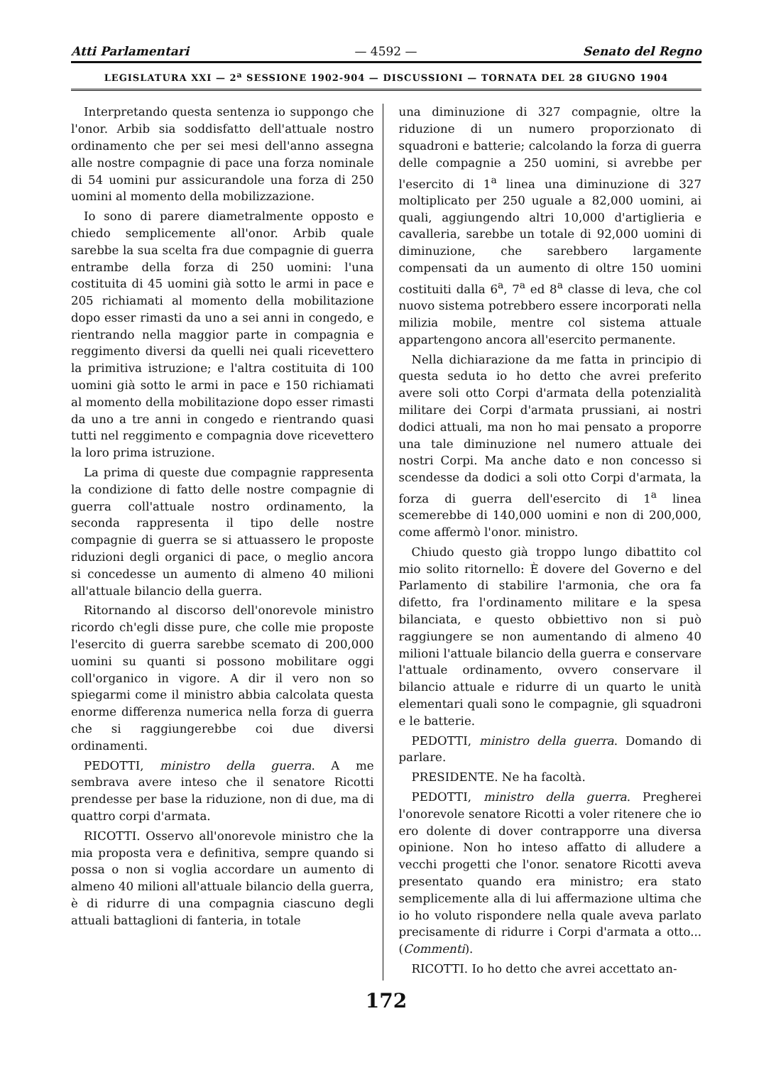Atti Parlamentari — 4592 — Senato del Regno
LEGISLATURA XXI — 2<sup>a</sup> SESSIONE 1902-904 — DISCUSSIONI — TORNATA DEL 28 GIUGNO 1904
Interpretando questa sentenza io suppongo che l'onor. Arbib sia soddisfatto dell'attuale nostro ordinamento che per sei mesi dell'anno assegna alle nostre compagnie di pace una forza nominale di 54 uomini pur assicurandole una forza di 250 uomini al momento della mobilizzazione.
Io sono di parere diametralmente opposto e chiedo semplicemente all'onor. Arbib quale sarebbe la sua scelta fra due compagnie di guerra entrambe della forza di 250 uomini: l'una costituita di 45 uomini già sotto le armi in pace e 205 richiamati al momento della mobilitazione dopo esser rimasti da uno a sei anni in congedo, e rientrando nella maggior parte in compagnia e reggimento diversi da quelli nei quali ricevettero la primitiva istruzione; e l'altra costituita di 100 uomini già sotto le armi in pace e 150 richiamati al momento della mobilitazione dopo esser rimasti da uno a tre anni in congedo e rientrando quasi tutti nel reggimento e compagnia dove ricevettero la loro prima istruzione.
La prima di queste due compagnie rappresenta la condizione di fatto delle nostre compagnie di guerra coll'attuale nostro ordinamento, la seconda rappresenta il tipo delle nostre compagnie di guerra se si attuassero le proposte riduzioni degli organici di pace, o meglio ancora si concedesse un aumento di almeno 40 milioni all'attuale bilancio della guerra.
Ritornando al discorso dell'onorevole ministro ricordo ch'egli disse pure, che colle mie proposte l'esercito di guerra sarebbe scemato di 200,000 uomini su quanti si possono mobilitare oggi coll'organico in vigore. A dir il vero non so spiegarmi come il ministro abbia calcolata questa enorme differenza numerica nella forza di guerra che si raggiungerebbe coi due diversi ordinamenti.
PEDOTTI, ministro della guerra. A me sembrava avere inteso che il senatore Ricotti prendesse per base la riduzione, non di due, ma di quattro corpi d'armata.
RICOTTI. Osservo all'onorevole ministro che la mia proposta vera e definitiva, sempre quando si possa o non si voglia accordare un aumento di almeno 40 milioni all'attuale bilancio della guerra, è di ridurre di una compagnia ciascuno degli attuali battaglioni di fanteria, in totale
una diminuzione di 327 compagnie, oltre la riduzione di un numero proporzionato di squadroni e batterie; calcolando la forza di guerra delle compagnie a 250 uomini, si avrebbe per l'esercito di 1<sup>a</sup> linea una diminuzione di 327 moltiplicato per 250 uguale a 82,000 uomini, ai quali, aggiungendo altri 10,000 d'artiglieria e cavalleria, sarebbe un totale di 92,000 uomini di diminuzione, che sarebbero largamente compensati da un aumento di oltre 150 uomini costituiti dalla 6<sup>a</sup>, 7<sup>a</sup> ed 8<sup>a</sup> classe di leva, che col nuovo sistema potrebbero essere incorporati nella milizia mobile, mentre col sistema attuale appartengono ancora all'esercito permanente.
Nella dichiarazione da me fatta in principio di questa seduta io ho detto che avrei preferito avere soli otto Corpi d'armata della potenzialità militare dei Corpi d'armata prussiani, ai nostri dodici attuali, ma non ho mai pensato a proporre una tale diminuzione nel numero attuale dei nostri Corpi. Ma anche dato e non concesso si scendesse da dodici a soli otto Corpi d'armata, la forza di guerra dell'esercito di 1<sup>a</sup> linea scemerebbe di 140,000 uomini e non di 200,000, come affermò l'onor. ministro.
Chiudo questo già troppo lungo dibattito col mio solito ritornello: È dovere del Governo e del Parlamento di stabilire l'armonia, che ora fa difetto, fra l'ordinamento militare e la spesa bilanciata, e questo obbiettivo non si può raggiungere se non aumentando di almeno 40 milioni l'attuale bilancio della guerra e conservare l'attuale ordinamento, ovvero conservare il bilancio attuale e ridurre di un quarto le unità elementari quali sono le compagnie, gli squadroni e le batterie.
PEDOTTI, ministro della guerra. Domando di parlare.
PRESIDENTE. Ne ha facoltà.
PEDOTTI, ministro della guerra. Pregherei l'onorevole senatore Ricotti a voler ritenere che io ero dolente di dover contrapporre una diversa opinione. Non ho inteso affatto di alludere a vecchi progetti che l'onor. senatore Ricotti aveva presentato quando era ministro; era stato semplicemente alla di lui affermazione ultima che io ho voluto rispondere nella quale aveva parlato precisamente di ridurre i Corpi d'armata a otto... (Commenti).
RICOTTI. Io ho detto che avrei accettato an-
172